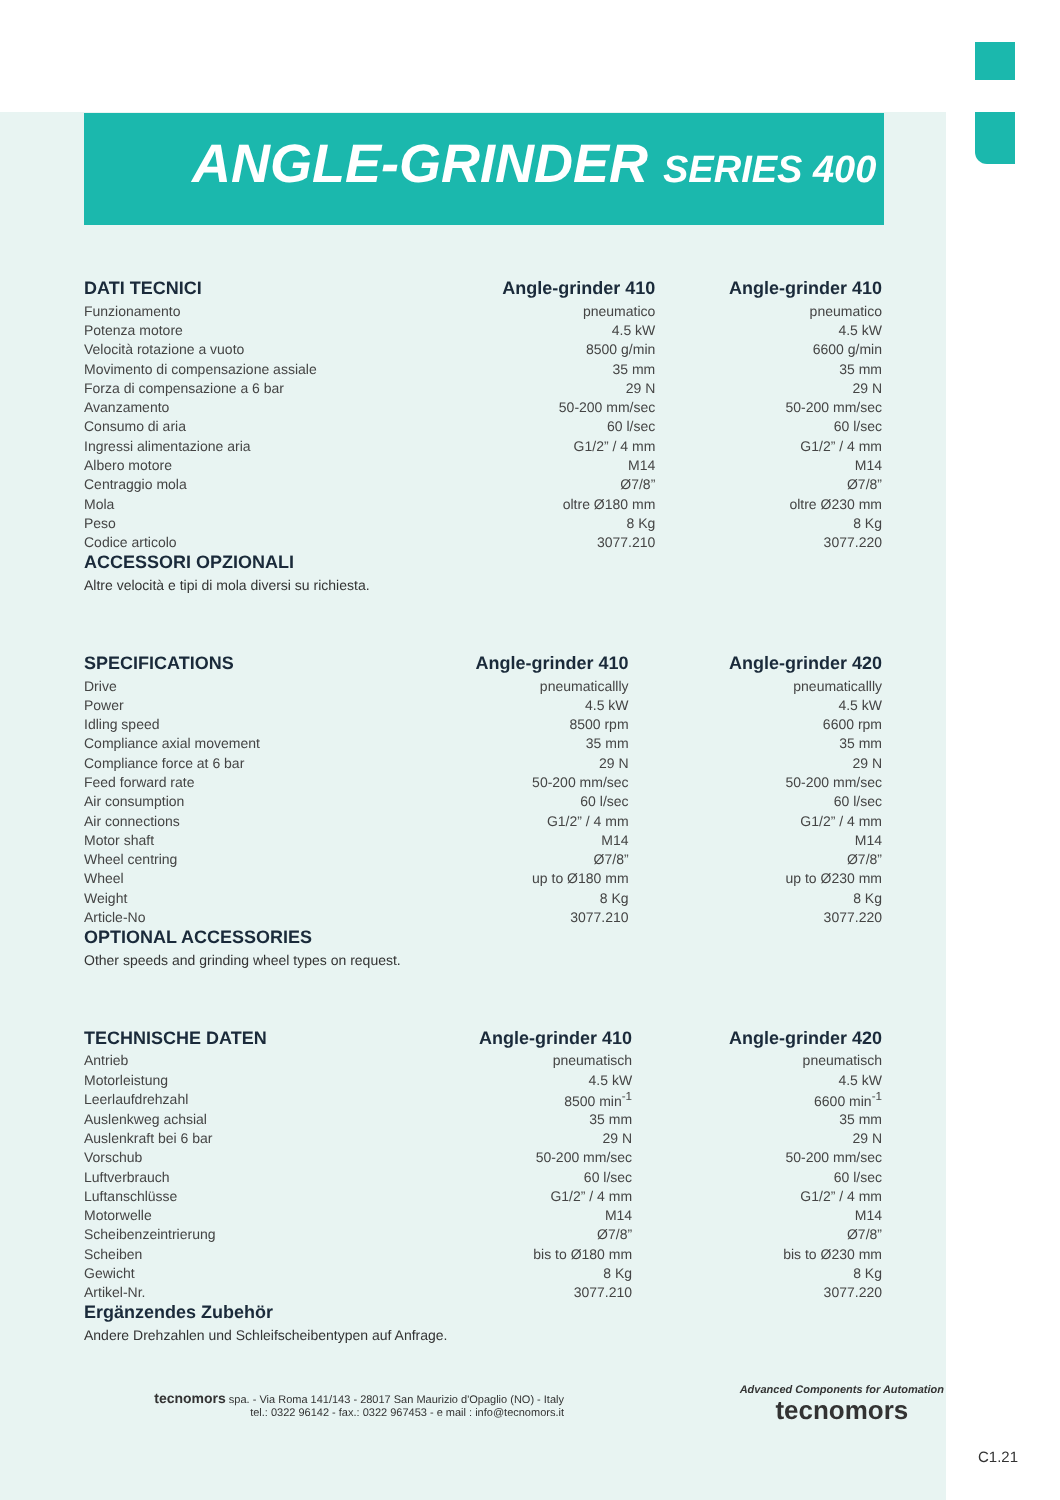ANGLE-GRINDER SERIES 400
| DATI TECNICI | Angle-grinder 410 | Angle-grinder 410 |
| --- | --- | --- |
| Funzionamento | pneumatico | pneumatico |
| Potenza motore | 4.5 kW | 4.5 kW |
| Velocità rotazione a vuoto | 8500 g/min | 6600 g/min |
| Movimento di compensazione assiale | 35 mm | 35 mm |
| Forza di compensazione a 6 bar | 29 N | 29 N |
| Avanzamento | 50-200 mm/sec | 50-200 mm/sec |
| Consumo di aria | 60 l/sec | 60 l/sec |
| Ingressi alimentazione aria | G1/2” / 4 mm | G1/2” / 4 mm |
| Albero motore | M14 | M14 |
| Centraggio mola | Ø7/8” | Ø7/8” |
| Mola | oltre Ø180 mm | oltre Ø230 mm |
| Peso | 8 Kg | 8 Kg |
| Codice articolo | 3077.210 | 3077.220 |
ACCESSORI OPZIONALI
Altre velocità e tipi di mola diversi su richiesta.
| SPECIFICATIONS | Angle-grinder 410 | Angle-grinder 420 |
| --- | --- | --- |
| Drive | pneumaticallly | pneumaticallly |
| Power | 4.5 kW | 4.5 kW |
| Idling speed | 8500 rpm | 6600 rpm |
| Compliance axial movement | 35 mm | 35 mm |
| Compliance force at 6 bar | 29 N | 29 N |
| Feed forward rate | 50-200 mm/sec | 50-200 mm/sec |
| Air consumption | 60 l/sec | 60 l/sec |
| Air connections | G1/2” / 4 mm | G1/2” / 4 mm |
| Motor shaft | M14 | M14 |
| Wheel centring | Ø7/8” | Ø7/8” |
| Wheel | up to Ø180 mm | up to Ø230 mm |
| Weight | 8 Kg | 8 Kg |
| Article-No | 3077.210 | 3077.220 |
OPTIONAL ACCESSORIES
Other speeds and grinding wheel types on request.
| TECHNISCHE DATEN | Angle-grinder 410 | Angle-grinder 420 |
| --- | --- | --- |
| Antrieb | pneumatisch | pneumatisch |
| Motorleistung | 4.5 kW | 4.5 kW |
| Leerlaufdrehzahl | 8500 min<sup>-1</sup> | 6600 min<sup>-1</sup> |
| Auslenkweg achsial | 35 mm | 35 mm |
| Auslenkraft bei 6 bar | 29 N | 29 N |
| Vorschub | 50-200 mm/sec | 50-200 mm/sec |
| Luftverbrauch | 60 l/sec | 60 l/sec |
| Luftanschlüsse | G1/2” / 4 mm | G1/2” / 4 mm |
| Motorwelle | M14 | M14 |
| Scheibenzeintrierung | Ø7/8” | Ø7/8” |
| Scheiben | bis to Ø180 mm | bis to Ø230 mm |
| Gewicht | 8 Kg | 8 Kg |
| Artikel-Nr. | 3077.210 | 3077.220 |
Ergänzendes Zubehör
Andere Drehzahlen und Schleifscheibentypen auf Anfrage.
tecnomors spa. - Via Roma 141/143 - 28017 San Maurizio d'Opaglio (NO) - Italy
tel.: 0322 96142 - fax.: 0322 967453 - e mail : info@tecnomors.it
Advanced Components for Automation
tecnomors
C1.21